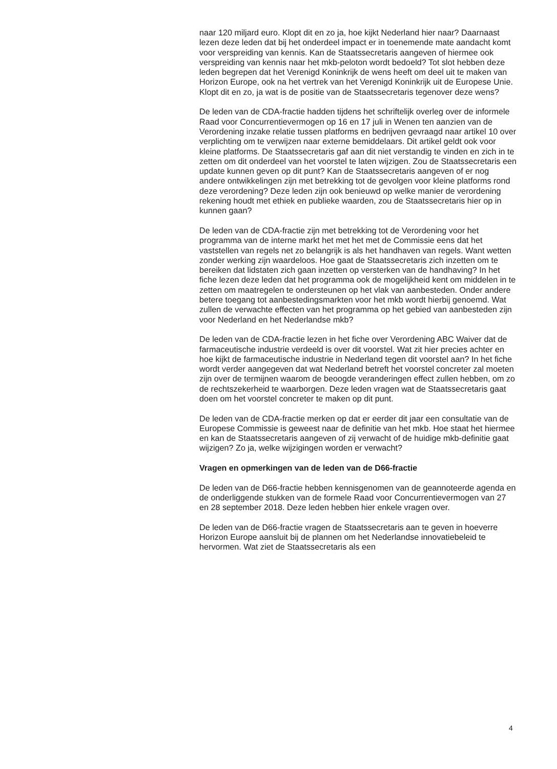naar 120 miljard euro. Klopt dit en zo ja, hoe kijkt Nederland hier naar? Daarnaast lezen deze leden dat bij het onderdeel impact er in toenemende mate aandacht komt voor verspreiding van kennis. Kan de Staatssecretaris aangeven of hiermee ook verspreiding van kennis naar het mkb-peloton wordt bedoeld? Tot slot hebben deze leden begrepen dat het Verenigd Koninkrijk de wens heeft om deel uit te maken van Horizon Europe, ook na het vertrek van het Verenigd Koninkrijk uit de Europese Unie. Klopt dit en zo, ja wat is de positie van de Staatssecretaris tegenover deze wens?
De leden van de CDA-fractie hadden tijdens het schriftelijk overleg over de informele Raad voor Concurrentievermogen op 16 en 17 juli in Wenen ten aanzien van de Verordening inzake relatie tussen platforms en bedrijven gevraagd naar artikel 10 over verplichting om te verwijzen naar externe bemiddelaars. Dit artikel geldt ook voor kleine platforms. De Staatssecretaris gaf aan dit niet verstandig te vinden en zich in te zetten om dit onderdeel van het voorstel te laten wijzigen. Zou de Staatssecretaris een update kunnen geven op dit punt? Kan de Staatssecretaris aangeven of er nog andere ontwikkelingen zijn met betrekking tot de gevolgen voor kleine platforms rond deze verordening? Deze leden zijn ook benieuwd op welke manier de verordening rekening houdt met ethiek en publieke waarden, zou de Staatssecretaris hier op in kunnen gaan?
De leden van de CDA-fractie zijn met betrekking tot de Verordening voor het programma van de interne markt het met het met de Commissie eens dat het vaststellen van regels net zo belangrijk is als het handhaven van regels. Want wetten zonder werking zijn waardeloos. Hoe gaat de Staatssecretaris zich inzetten om te bereiken dat lidstaten zich gaan inzetten op versterken van de handhaving? In het fiche lezen deze leden dat het programma ook de mogelijkheid kent om middelen in te zetten om maatregelen te ondersteunen op het vlak van aanbesteden. Onder andere betere toegang tot aanbestedingsmarkten voor het mkb wordt hierbij genoemd. Wat zullen de verwachte effecten van het programma op het gebied van aanbesteden zijn voor Nederland en het Nederlandse mkb?
De leden van de CDA-fractie lezen in het fiche over Verordening ABC Waiver dat de farmaceutische industrie verdeeld is over dit voorstel. Wat zit hier precies achter en hoe kijkt de farmaceutische industrie in Nederland tegen dit voorstel aan? In het fiche wordt verder aangegeven dat wat Nederland betreft het voorstel concreter zal moeten zijn over de termijnen waarom de beoogde veranderingen effect zullen hebben, om zo de rechtszekerheid te waarborgen. Deze leden vragen wat de Staatssecretaris gaat doen om het voorstel concreter te maken op dit punt.
De leden van de CDA-fractie merken op dat er eerder dit jaar een consultatie van de Europese Commissie is geweest naar de definitie van het mkb. Hoe staat het hiermee en kan de Staatssecretaris aangeven of zij verwacht of de huidige mkb-definitie gaat wijzigen? Zo ja, welke wijzigingen worden er verwacht?
Vragen en opmerkingen van de leden van de D66-fractie
De leden van de D66-fractie hebben kennisgenomen van de geannoteerde agenda en de onderliggende stukken van de formele Raad voor Concurrentievermogen van 27 en 28 september 2018. Deze leden hebben hier enkele vragen over.
De leden van de D66-fractie vragen de Staatssecretaris aan te geven in hoeverre Horizon Europe aansluit bij de plannen om het Nederlandse innovatiebeleid te hervormen. Wat ziet de Staatssecretaris als een
4